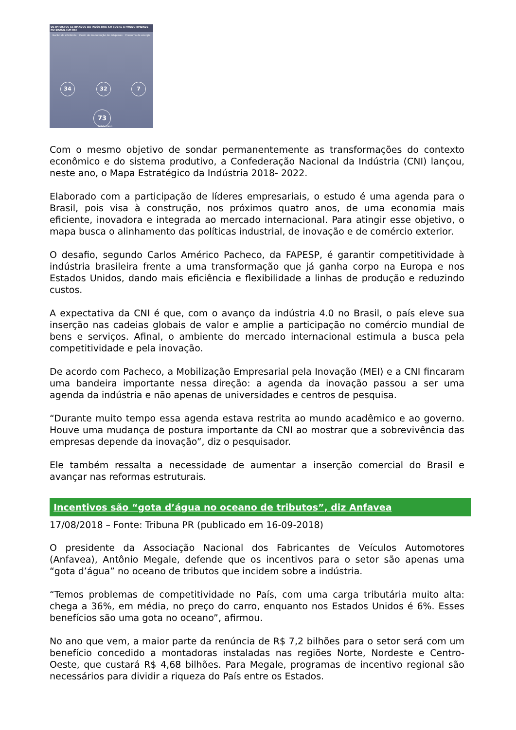OS IMPACTOS ESTIMADOS DA INDÚSTRIA 4.0 SOBRE A PRODUTIVIDADE NO BRASIL (EM R$)
Ganho de eficiência Custo de manutenção de máquinas Consumo de energia
34 32 7
73
bilhões/ano
Com o mesmo objetivo de sondar permanentemente as transformações do contexto econômico e do sistema produtivo, a Confederação Nacional da Indústria (CNI) lançou, neste ano, o Mapa Estratégico da Indústria 2018- 2022.
Elaborado com a participação de líderes empresariais, o estudo é uma agenda para o Brasil, pois visa à construção, nos próximos quatro anos, de uma economia mais eficiente, inovadora e integrada ao mercado internacional. Para atingir esse objetivo, o mapa busca o alinhamento das políticas industrial, de inovação e de comércio exterior.
O desafio, segundo Carlos Américo Pacheco, da FAPESP, é garantir competitividade à indústria brasileira frente a uma transformação que já ganha corpo na Europa e nos Estados Unidos, dando mais eficiência e flexibilidade a linhas de produção e reduzindo custos.
A expectativa da CNI é que, com o avanço da indústria 4.0 no Brasil, o país eleve sua inserção nas cadeias globais de valor e amplie a participação no comércio mundial de bens e serviços. Afinal, o ambiente do mercado internacional estimula a busca pela competitividade e pela inovação.
De acordo com Pacheco, a Mobilização Empresarial pela Inovação (MEI) e a CNI fincaram uma bandeira importante nessa direção: a agenda da inovação passou a ser uma agenda da indústria e não apenas de universidades e centros de pesquisa.
“Durante muito tempo essa agenda estava restrita ao mundo acadêmico e ao governo. Houve uma mudança de postura importante da CNI ao mostrar que a sobrevivência das empresas depende da inovação”, diz o pesquisador.
Ele também ressalta a necessidade de aumentar a inserção comercial do Brasil e avançar nas reformas estruturais.
Incentivos são “gota d’água no oceano de tributos”, diz Anfavea
17/08/2018 – Fonte: Tribuna PR (publicado em 16-09-2018)
O presidente da Associação Nacional dos Fabricantes de Veículos Automotores (Anfavea), Antônio Megale, defende que os incentivos para o setor são apenas uma “gota d’água” no oceano de tributos que incidem sobre a indústria.
“Temos problemas de competitividade no País, com uma carga tributária muito alta: chega a 36%, em média, no preço do carro, enquanto nos Estados Unidos é 6%. Esses benefícios são uma gota no oceano”, afirmou.
No ano que vem, a maior parte da renúncia de R$ 7,2 bilhões para o setor será com um benefício concedido a montadoras instaladas nas regiões Norte, Nordeste e Centro-Oeste, que custará R$ 4,68 bilhões. Para Megale, programas de incentivo regional são necessários para dividir a riqueza do País entre os Estados.